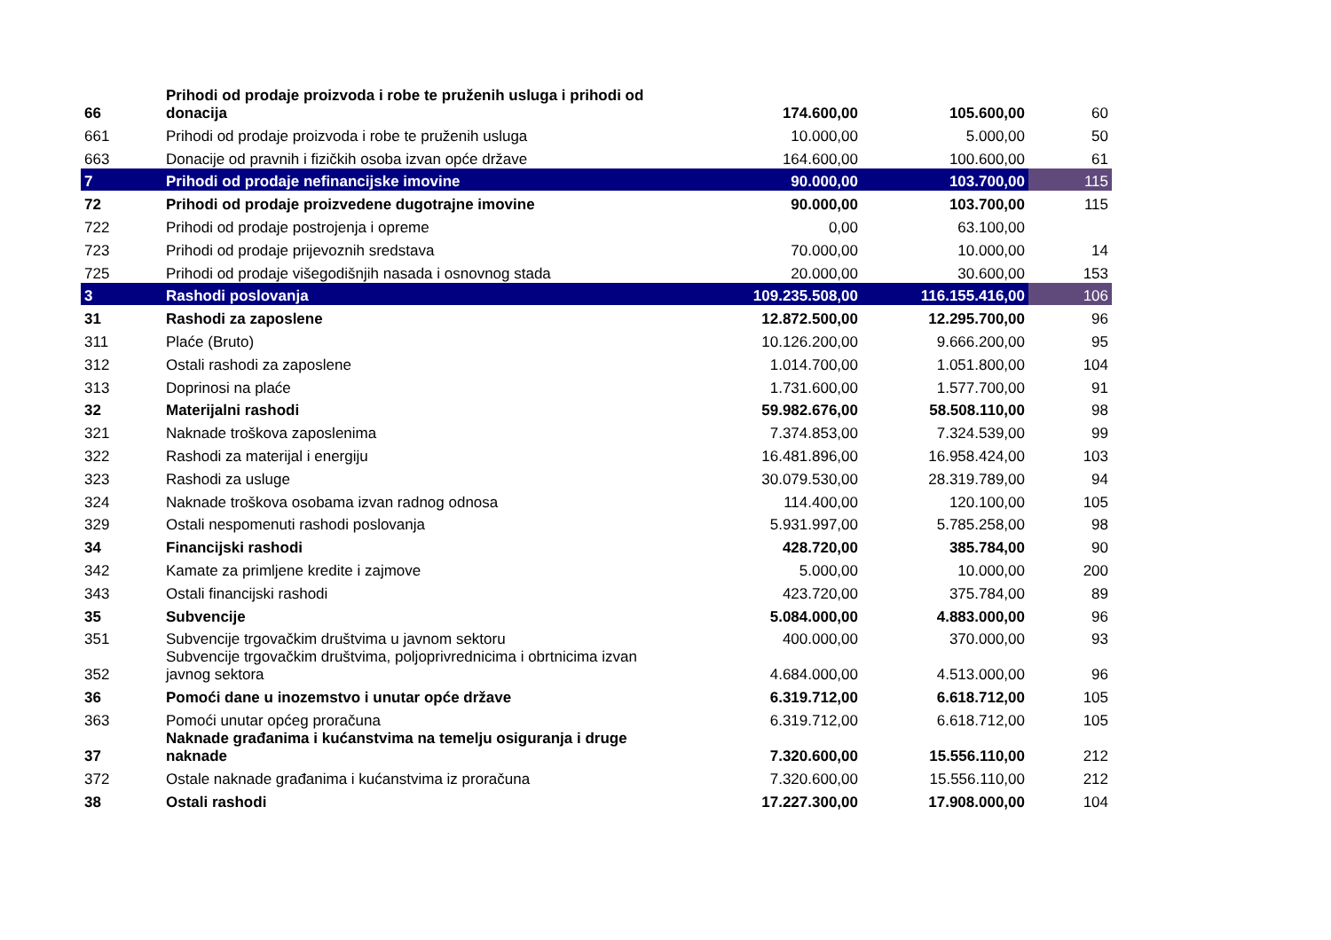| 66 | Prihodi od prodaje proizvoda i robe te pruženih usluga i prihodi od donacija | 174.600,00 | 105.600,00 | 60 |
| 661 | Prihodi od prodaje proizvoda i robe te pruženih usluga | 10.000,00 | 5.000,00 | 50 |
| 663 | Donacije od pravnih i fizičkih osoba izvan opće države | 164.600,00 | 100.600,00 | 61 |
| 7 | Prihodi od prodaje nefinancijske imovine | 90.000,00 | 103.700,00 | 115 |
| 72 | Prihodi od prodaje proizvedene dugotrajne imovine | 90.000,00 | 103.700,00 | 115 |
| 722 | Prihodi od prodaje postrojenja i opreme | 0,00 | 63.100,00 | |
| 723 | Prihodi od prodaje prijevoznih sredstava | 70.000,00 | 10.000,00 | 14 |
| 725 | Prihodi od prodaje višegodišnjih nasada i osnovnog stada | 20.000,00 | 30.600,00 | 153 |
| 3 | Rashodi poslovanja | 109.235.508,00 | 116.155.416,00 | 106 |
| 31 | Rashodi za zaposlene | 12.872.500,00 | 12.295.700,00 | 96 |
| 311 | Plaće (Bruto) | 10.126.200,00 | 9.666.200,00 | 95 |
| 312 | Ostali rashodi za zaposlene | 1.014.700,00 | 1.051.800,00 | 104 |
| 313 | Doprinosi na plaće | 1.731.600,00 | 1.577.700,00 | 91 |
| 32 | Materijalni rashodi | 59.982.676,00 | 58.508.110,00 | 98 |
| 321 | Naknade troškova zaposlenima | 7.374.853,00 | 7.324.539,00 | 99 |
| 322 | Rashodi za materijal i energiju | 16.481.896,00 | 16.958.424,00 | 103 |
| 323 | Rashodi za usluge | 30.079.530,00 | 28.319.789,00 | 94 |
| 324 | Naknade troškova osobama izvan radnog odnosa | 114.400,00 | 120.100,00 | 105 |
| 329 | Ostali nespomenuti rashodi poslovanja | 5.931.997,00 | 5.785.258,00 | 98 |
| 34 | Financijski rashodi | 428.720,00 | 385.784,00 | 90 |
| 342 | Kamate za primljene kredite i zajmove | 5.000,00 | 10.000,00 | 200 |
| 343 | Ostali financijski rashodi | 423.720,00 | 375.784,00 | 89 |
| 35 | Subvencije | 5.084.000,00 | 4.883.000,00 | 96 |
| 351 | Subvencije trgovačkim društvima u javnom sektoru | 400.000,00 | 370.000,00 | 93 |
| 352 | Subvencije trgovačkim društvima, poljoprivrednicima i obrtnicima izvan javnog sektora | 4.684.000,00 | 4.513.000,00 | 96 |
| 36 | Pomoći dane u inozemstvo i unutar opće države | 6.319.712,00 | 6.618.712,00 | 105 |
| 363 | Pomoći unutar općeg proračuna | 6.319.712,00 | 6.618.712,00 | 105 |
| 37 | Naknade građanima i kućanstvima na temelju osiguranja i druge naknade | 7.320.600,00 | 15.556.110,00 | 212 |
| 372 | Ostale naknade građanima i kućanstvima iz proračuna | 7.320.600,00 | 15.556.110,00 | 212 |
| 38 | Ostali rashodi | 17.227.300,00 | 17.908.000,00 | 104 |